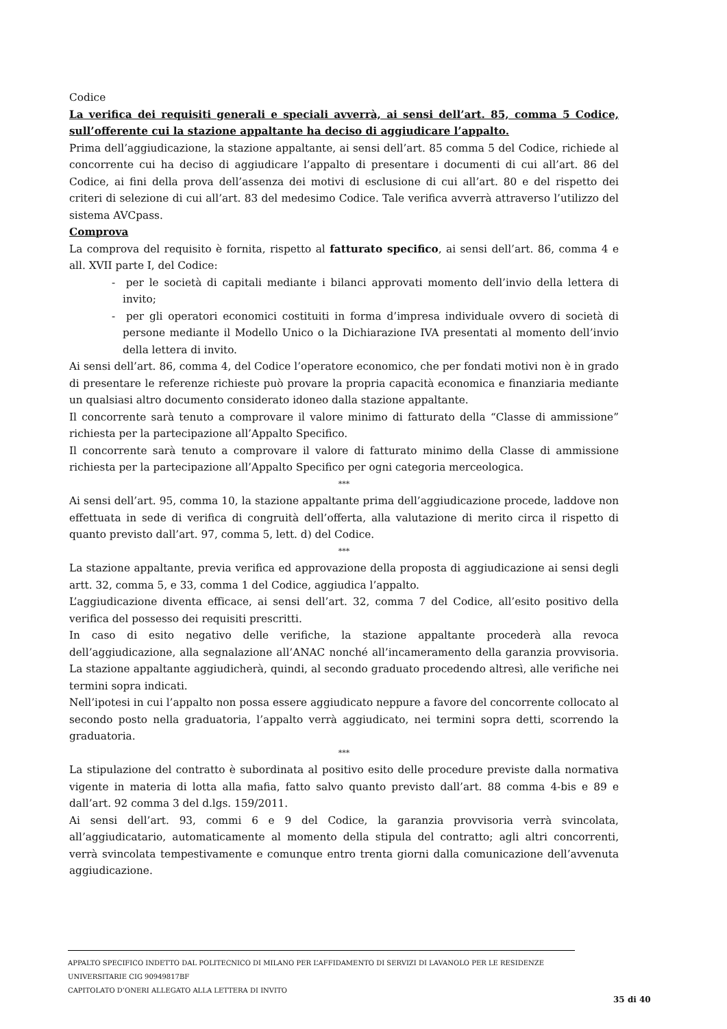Codice
La verifica dei requisiti generali e speciali avverrà, ai sensi dell’art. 85, comma 5 Codice, sull’offerente cui la stazione appaltante ha deciso di aggiudicare l’appalto.
Prima dell’aggiudicazione, la stazione appaltante, ai sensi dell’art. 85 comma 5 del Codice, richiede al concorrente cui ha deciso di aggiudicare l’appalto di presentare i documenti di cui all’art. 86 del Codice, ai fini della prova dell’assenza dei motivi di esclusione di cui all’art. 80 e del rispetto dei criteri di selezione di cui all’art. 83 del medesimo Codice. Tale verifica avverrà attraverso l’utilizzo del sistema AVCpass.
Comprova
La comprova del requisito è fornita, rispetto al fatturato specifico, ai sensi dell’art. 86, comma 4 e all. XVII parte I, del Codice:
- per le società di capitali mediante i bilanci approvati momento dell’invio della lettera di invito;
- per gli operatori economici costituiti in forma d’impresa individuale ovvero di società di persone mediante il Modello Unico o la Dichiarazione IVA presentati al momento dell’invio della lettera di invito.
Ai sensi dell’art. 86, comma 4, del Codice l’operatore economico, che per fondati motivi non è in grado di presentare le referenze richieste può provare la propria capacità economica e finanziaria mediante un qualsiasi altro documento considerato idoneo dalla stazione appaltante.
Il concorrente sarà tenuto a comprovare il valore minimo di fatturato della “Classe di ammissione” richiesta per la partecipazione all’Appalto Specifico.
Il concorrente sarà tenuto a comprovare il valore di fatturato minimo della Classe di ammissione richiesta per la partecipazione all’Appalto Specifico per ogni categoria merceologica.
***
Ai sensi dell’art. 95, comma 10, la stazione appaltante prima dell’aggiudicazione procede, laddove non effettuata in sede di verifica di congruità dell’offerta, alla valutazione di merito circa il rispetto di quanto previsto dall’art. 97, comma 5, lett. d) del Codice.
***
La stazione appaltante, previa verifica ed approvazione della proposta di aggiudicazione ai sensi degli artt. 32, comma 5, e 33, comma 1 del Codice, aggiudica l’appalto.
L’aggiudicazione diventa efficace, ai sensi dell’art. 32, comma 7 del Codice, all’esito positivo della verifica del possesso dei requisiti prescritti.
In caso di esito negativo delle verifiche, la stazione appaltante procederà alla revoca dell’aggiudicazione, alla segnalazione all’ANAC nonché all’incameramento della garanzia provvisoria. La stazione appaltante aggiudicherà, quindi, al secondo graduato procedendo altresì, alle verifiche nei termini sopra indicati.
Nell’ipotesi in cui l’appalto non possa essere aggiudicato neppure a favore del concorrente collocato al secondo posto nella graduatoria, l’appalto verrà aggiudicato, nei termini sopra detti, scorrendo la graduatoria.
***
La stipulazione del contratto è subordinata al positivo esito delle procedure previste dalla normativa vigente in materia di lotta alla mafia, fatto salvo quanto previsto dall’art. 88 comma 4-bis e 89 e dall’art. 92 comma 3 del d.lgs. 159/2011.
Ai sensi dell’art. 93, commi 6 e 9 del Codice, la garanzia provvisoria verrà svincolata, all’aggiudicatario, automaticamente al momento della stipula del contratto; agli altri concorrenti, verrà svincolata tempestivamente e comunque entro trenta giorni dalla comunicazione dell’avvenuta aggiudicazione.
APPALTO SPECIFICO INDETTO DAL POLITECNICO DI MILANO PER L’AFFIDAMENTO DI SERVIZI DI LAVANOLO PER LE RESIDENZE UNIVERSITARIE CIG 90949817BF
CAPITOLATO D’ONERI ALLEGATO ALLA LETTERA DI INVITO
35 di 40